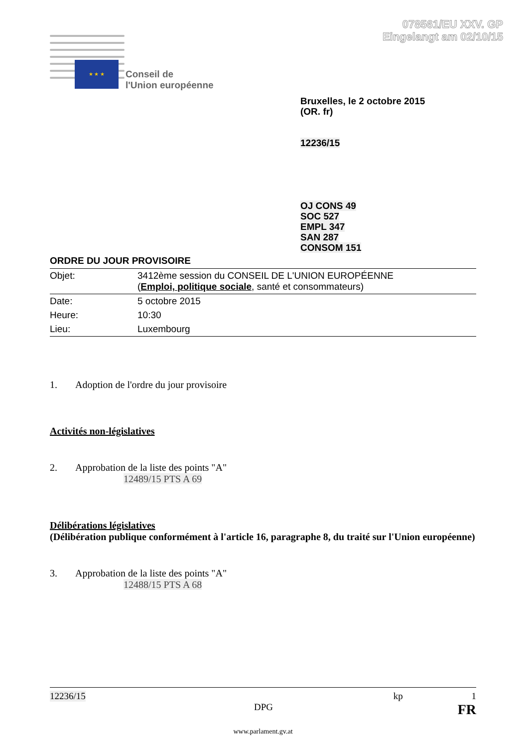078561/EU XXV. GP
Eingelangt am 02/10/15
★ ★ ★
Conseil de
l'Union européenne
Bruxelles, le 2 octobre 2015
(OR. fr)
12236/15
OJ CONS 49
SOC 527
EMPL 347
SAN 287
CONSOM 151
ORDRE DU JOUR PROVISOIRE
| Objet: | 3412ème session du CONSEIL DE L'UNION EUROPÉENNE ( Emploi, politique sociale , santé et consommateurs) |
| Date: | 5 octobre 2015 |
| Heure: | 10:30 |
| Lieu: | Luxembourg |
1. Adoption de l'ordre du jour provisoire
Activités non-législatives
2. Approbation de la liste des points "A"
12489/15 PTS A 69
Délibérations législatives
(Délibération publique conformément à l'article 16, paragraphe 8, du traité sur l'Union européenne)
3. Approbation de la liste des points "A"
12488/15 PTS A 68
12236/15 kp 1
DPG FR
www.parlament.gv.at